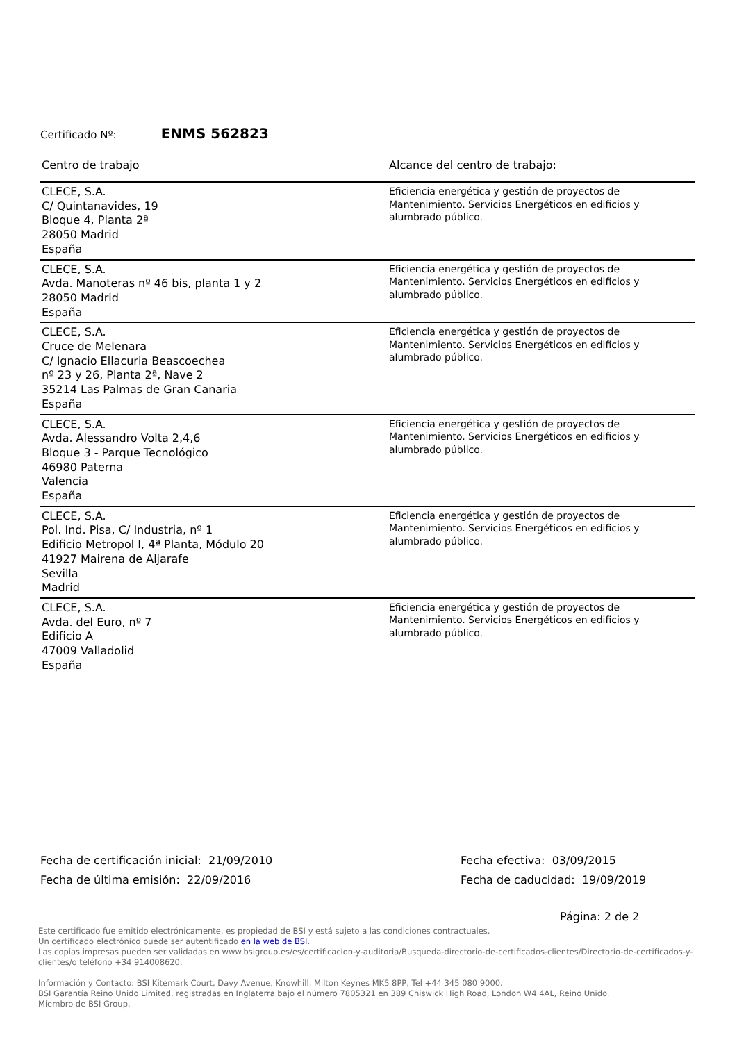Certificado Nº: ENMS 562823
| Centro de trabajo | Alcance del centro de trabajo: |
| --- | --- |
| CLECE, S.A. C/ Quintanavides, 19 Bloque 4, Planta 2ª 28050 Madrid España | Eficiencia energética y gestión de proyectos de Mantenimiento. Servicios Energéticos en edificios y alumbrado público. |
| CLECE, S.A. Avda. Manoteras nº 46 bis, planta 1 y 2 28050 Madrid España | Eficiencia energética y gestión de proyectos de Mantenimiento. Servicios Energéticos en edificios y alumbrado público. |
| CLECE, S.A. Cruce de Melenara C/ Ignacio Ellacuria Beascoechea nº 23 y 26, Planta 2ª, Nave 2 35214 Las Palmas de Gran Canaria España | Eficiencia energética y gestión de proyectos de Mantenimiento. Servicios Energéticos en edificios y alumbrado público. |
| CLECE, S.A. Avda. Alessandro Volta 2,4,6 Bloque 3 - Parque Tecnológico 46980 Paterna Valencia España | Eficiencia energética y gestión de proyectos de Mantenimiento. Servicios Energéticos en edificios y alumbrado público. |
| CLECE, S.A. Pol. Ind. Pisa, C/ Industria, nº 1 Edificio Metropol I, 4ª Planta, Módulo 20 41927 Mairena de Aljarafe Sevilla Madrid | Eficiencia energética y gestión de proyectos de Mantenimiento. Servicios Energéticos en edificios y alumbrado público. |
| CLECE, S.A. Avda. del Euro, nº 7 Edificio A 47009 Valladolid España | Eficiencia energética y gestión de proyectos de Mantenimiento. Servicios Energéticos en edificios y alumbrado público. |
Fecha de certificación inicial: 21/09/2010
Fecha de última emisión: 22/09/2016
Fecha efectiva: 03/09/2015
Fecha de caducidad: 19/09/2019
Página: 2 de 2
Este certificado fue emitido electrónicamente, es propiedad de BSI y está sujeto a las condiciones contractuales.
Un certificado electrónico puede ser autentificado en la web de BSI.
Las copias impresas pueden ser validadas en www.bsigroup.es/es/certificacion-y-auditoria/Busqueda-directorio-de-certificados-clientes/Directorio-de-certificados-y-clientes/o teléfono +34 914008620.
Información y Contacto: BSI Kitemark Court, Davy Avenue, Knowhill, Milton Keynes MK5 8PP, Tel +44 345 080 9000.
BSI Garantía Reino Unido Limited, registradas en Inglaterra bajo el número 7805321 en 389 Chiswick High Road, London W4 4AL, Reino Unido.
Miembro de BSI Group.